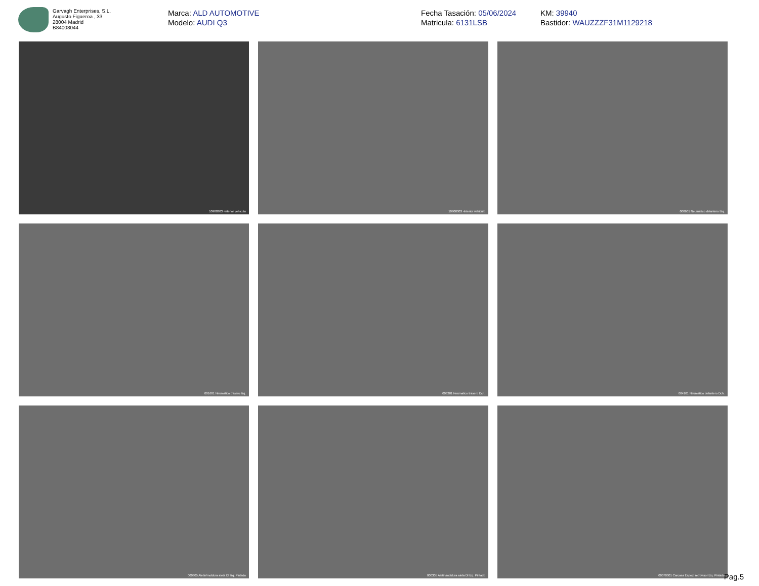Garvagh Enterprises, S.L.
Augusto Figueroa , 33
28004 Madrid
B84008044
Marca: ALD AUTOMOTIVE
Modelo: AUDI Q3
Fecha Tasación: 05/06/2024
Matricula: 6131LSB
KM: 39940
Bastidor: WAUZZZF31M1129218
10900303 -Interior vehiculo
10900303 -Interior vehiculo
000601 Neumatico delantero Izq.
001601 Neumatico trasero Izq.
003201 Neumatico trasero Dch.
004101 Neumatico delantero Dch.
000305 Aletin/moldura aleta Dl Izq. Pintado
000305 Aletin/moldura aleta Dl Izq. Pintado
00070301 Carcasa Espejo retrovisor Izq. Pintado
Pag.5